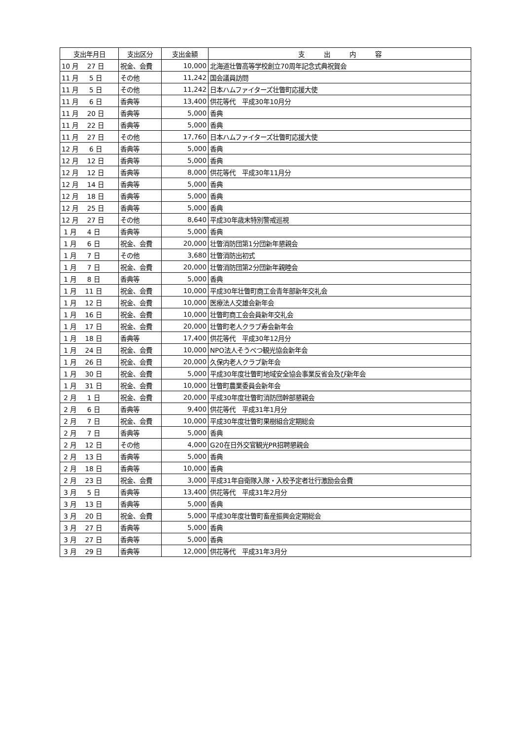| 支出年月日 | 支出区分 | 支出金額 | 支 出 内 容 |
| --- | --- | --- | --- |
| 10 月 27 日 | 祝金、会費 | 10,000 | 北海道壮瞥高等学校創立70周年記念式典祝賀会 |
| 11 月 5 日 | その他 | 11,242 | 国会議員訪問 |
| 11 月 5 日 | その他 | 11,242 | 日本ハムファイターズ壮瞥町応援大使 |
| 11 月 6 日 | 香典等 | 13,400 | 供花等代 平成30年10月分 |
| 11 月 20 日 | 香典等 | 5,000 | 香典 |
| 11 月 22 日 | 香典等 | 5,000 | 香典 |
| 11 月 27 日 | その他 | 17,760 | 日本ハムファイターズ壮瞥町応援大使 |
| 12 月 6 日 | 香典等 | 5,000 | 香典 |
| 12 月 12 日 | 香典等 | 5,000 | 香典 |
| 12 月 12 日 | 香典等 | 8,000 | 供花等代 平成30年11月分 |
| 12 月 14 日 | 香典等 | 5,000 | 香典 |
| 12 月 18 日 | 香典等 | 5,000 | 香典 |
| 12 月 25 日 | 香典等 | 5,000 | 香典 |
| 12 月 27 日 | その他 | 8,640 | 平成30年歳末特別警戒巡視 |
| 1 月 4 日 | 香典等 | 5,000 | 香典 |
| 1 月 6 日 | 祝金、会費 | 20,000 | 壮瞥消防団第1分団新年懇親会 |
| 1 月 7 日 | その他 | 3,680 | 壮瞥消防出初式 |
| 1 月 7 日 | 祝金、会費 | 20,000 | 壮瞥消防団第2分団新年親睦会 |
| 1 月 8 日 | 香典等 | 5,000 | 香典 |
| 1 月 11 日 | 祝金、会費 | 10,000 | 平成30年壮瞥町商工会青年部新年交礼会 |
| 1 月 12 日 | 祝金、会費 | 10,000 | 医療法人交雄会新年会 |
| 1 月 16 日 | 祝金、会費 | 10,000 | 壮瞥町商工会会員新年交礼会 |
| 1 月 17 日 | 祝金、会費 | 20,000 | 壮瞥町老人クラブ寿会新年会 |
| 1 月 18 日 | 香典等 | 17,400 | 供花等代 平成30年12月分 |
| 1 月 24 日 | 祝金、会費 | 10,000 | NPO法人そうべつ観光協会新年会 |
| 1 月 26 日 | 祝金、会費 | 20,000 | 久保内老人クラブ新年会 |
| 1 月 30 日 | 祝金、会費 | 5,000 | 平成30年度壮瞥町地域安全協会事業反省会及び新年会 |
| 1 月 31 日 | 祝金、会費 | 10,000 | 壮瞥町農業委員会新年会 |
| 2 月 1 日 | 祝金、会費 | 20,000 | 平成30年度壮瞥町消防団幹部懇親会 |
| 2 月 6 日 | 香典等 | 9,400 | 供花等代 平成31年1月分 |
| 2 月 7 日 | 祝金、会費 | 10,000 | 平成30年度壮瞥町果樹組合定期総会 |
| 2 月 7 日 | 香典等 | 5,000 | 香典 |
| 2 月 12 日 | その他 | 4,000 | G20在日外交官観光PR招聘懇親会 |
| 2 月 13 日 | 香典等 | 5,000 | 香典 |
| 2 月 18 日 | 香典等 | 10,000 | 香典 |
| 2 月 23 日 | 祝金、会費 | 3,000 | 平成31年自衛隊入隊・入校予定者壮行激励会会費 |
| 3 月 5 日 | 香典等 | 13,400 | 供花等代 平成31年2月分 |
| 3 月 13 日 | 香典等 | 5,000 | 香典 |
| 3 月 20 日 | 祝金、会費 | 5,000 | 平成30年度壮瞥町畜産振興会定期総会 |
| 3 月 27 日 | 香典等 | 5,000 | 香典 |
| 3 月 27 日 | 香典等 | 5,000 | 香典 |
| 3 月 29 日 | 香典等 | 12,000 | 供花等代 平成31年3月分 |